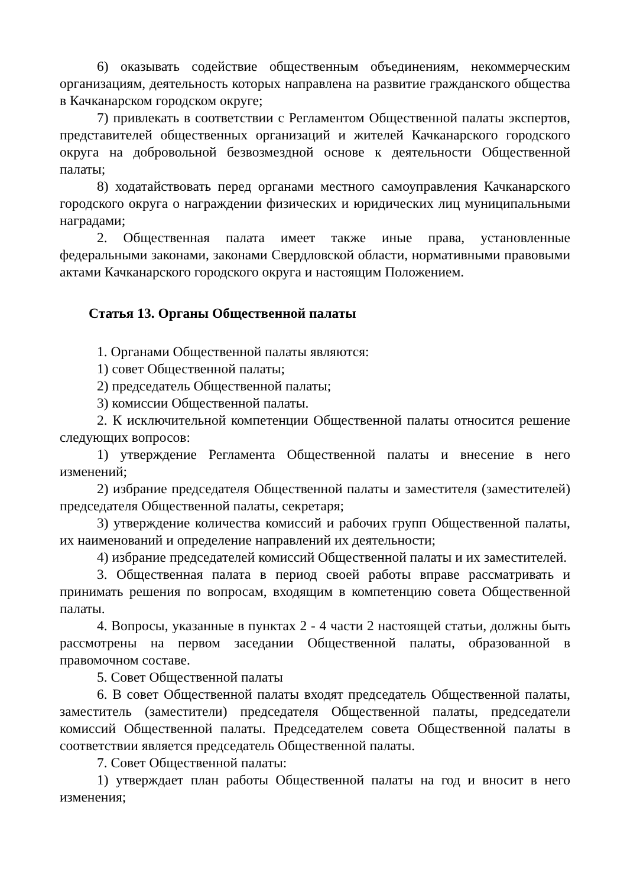6) оказывать содействие общественным объединениям, некоммерческим организациям, деятельность которых направлена на развитие гражданского общества в Качканарском городском округе;
7) привлекать в соответствии с Регламентом Общественной палаты экспертов, представителей общественных организаций и жителей Качканарского городского округа на добровольной безвозмездной основе к деятельности Общественной палаты;
8) ходатайствовать перед органами местного самоуправления Качканарского городского округа о награждении физических и юридических лиц муниципальными наградами;
2. Общественная палата имеет также иные права, установленные федеральными законами, законами Свердловской области, нормативными правовыми актами Качканарского городского округа и настоящим Положением.
Статья 13. Органы Общественной палаты
1. Органами Общественной палаты являются:
1) совет Общественной палаты;
2) председатель Общественной палаты;
3) комиссии Общественной палаты.
2. К исключительной компетенции Общественной палаты относится решение следующих вопросов:
1) утверждение Регламента Общественной палаты и внесение в него изменений;
2) избрание председателя Общественной палаты и заместителя (заместителей) председателя Общественной палаты, секретаря;
3) утверждение количества комиссий и рабочих групп Общественной палаты, их наименований и определение направлений их деятельности;
4) избрание председателей комиссий Общественной палаты и их заместителей.
3. Общественная палата в период своей работы вправе рассматривать и принимать решения по вопросам, входящим в компетенцию совета Общественной палаты.
4. Вопросы, указанные в пунктах 2 - 4 части 2 настоящей статьи, должны быть рассмотрены на первом заседании Общественной палаты, образованной в правомочном составе.
5. Совет Общественной палаты
6. В совет Общественной палаты входят председатель Общественной палаты, заместитель (заместители) председателя Общественной палаты, председатели комиссий Общественной палаты. Председателем совета Общественной палаты в соответствии является председатель Общественной палаты.
7. Совет Общественной палаты:
1) утверждает план работы Общественной палаты на год и вносит в него изменения;